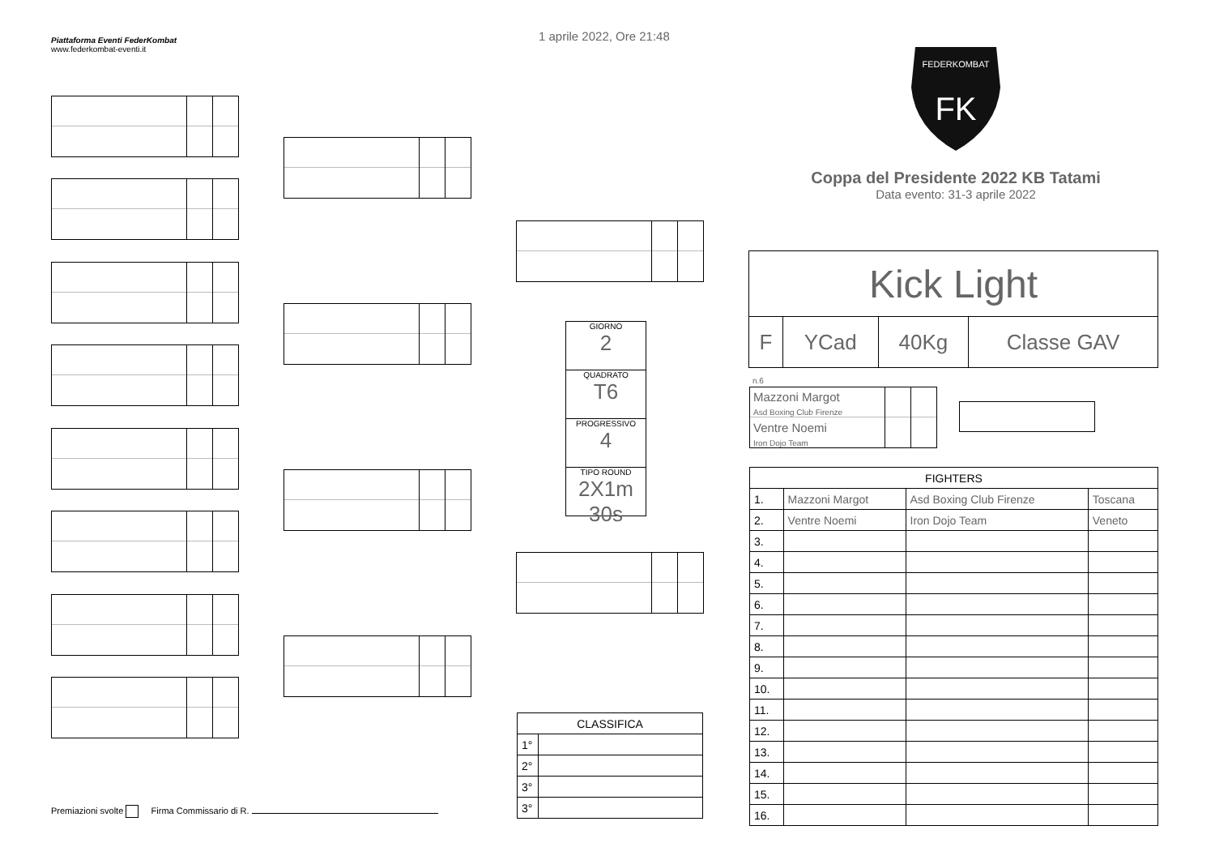Piattaforma Eventi FederKombat
www.federkombat-eventi.it
1 aprile 2022, Ore 21:48
FK
FEDERKOMBAT
Coppa del Presidente 2022 KB Tatami
Data evento: 31-3 aprile 2022
GIORNO
2
QUADRATO
T6
PROGRESSIVO
4
TIPO ROUND
2X1m 30s
| Kick Light | | | |
| F | YCad | 40Kg | Classe GAV |
n.6
Mazzoni Margot
Asd Boxing Club Firenze
Ventre Noemi
Iron Dojo Team
| FIGHTERS | | | |
| 1. | Mazzoni Margot | Asd Boxing Club Firenze | Toscana |
| 2. | Ventre Noemi | Iron Dojo Team | Veneto |
| 3. | | | |
| 4. | | | |
| 5. | | | |
| 6. | | | |
| 7. | | | |
| 8. | | | |
| 9. | | | |
| 10. | | | |
| 11. | | | |
| 12. | | | |
| 13. | | | |
| 14. | | | |
| 15. | | | |
| 16. | | | |
| CLASSIFICA | |
| 1° | |
| 2° | |
| 3° | |
| 3° | |
Premiazioni svolte Firma Commissario di R.